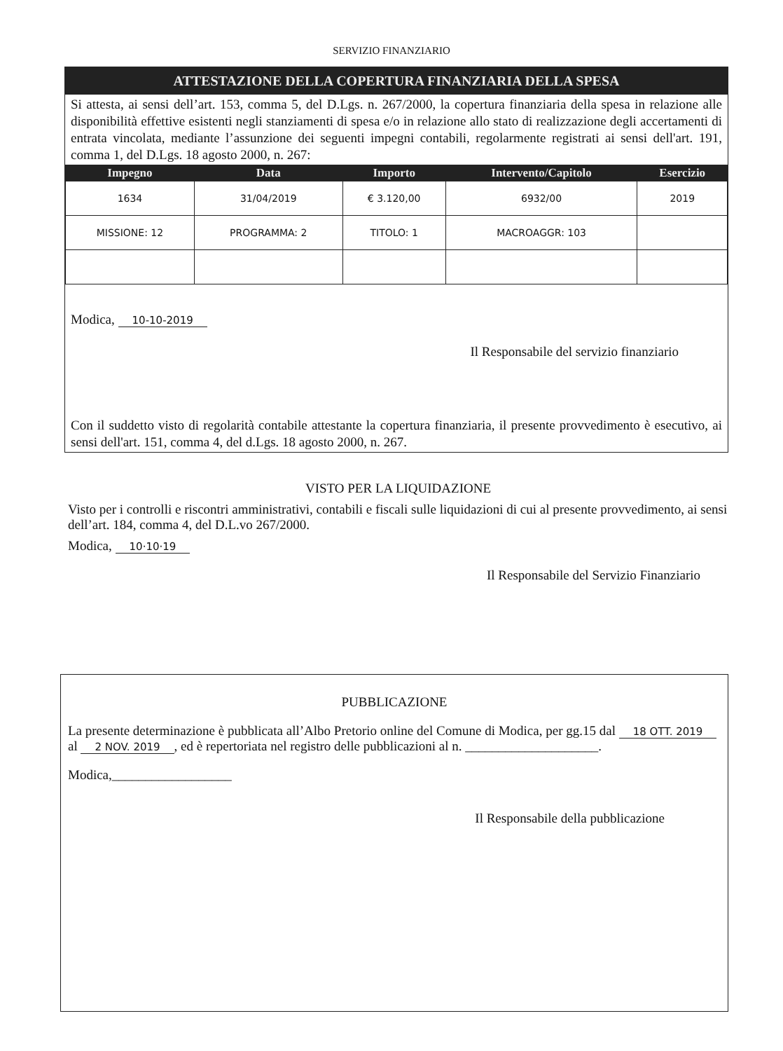SERVIZIO FINANZIARIO
ATTESTAZIONE DELLA COPERTURA FINANZIARIA DELLA SPESA
Si attesta, ai sensi dell’art. 153, comma 5, del D.Lgs. n. 267/2000, la copertura finanziaria della spesa in relazione alle disponibilità effettive esistenti negli stanziamenti di spesa e/o in relazione allo stato di realizzazione degli accertamenti di entrata vincolata, mediante l’assunzione dei seguenti impegni contabili, regolarmente registrati ai sensi dell'art. 191, comma 1, del D.Lgs. 18 agosto 2000, n. 267:
| Impegno | Data | Importo | Intervento/Capitolo | Esercizio |
| --- | --- | --- | --- | --- |
| 1634 | 31/04/2019 | € 3.120,00 | 6932/00 | 2019 |
| MISSIONE: 12 | PROGRAMMA: 2 | TITOLO: 1 | MACROAGGR: 103 | |
Modica, 10-10-2019
Il Responsabile del servizio finanziario
Con il suddetto visto di regolarità contabile attestante la copertura finanziaria, il presente provvedimento è esecutivo, ai sensi dell'art. 151, comma 4, del d.Lgs. 18 agosto 2000, n. 267.
VISTO PER LA LIQUIDAZIONE
Visto per i controlli e riscontri amministrativi, contabili e fiscali sulle liquidazioni di cui al presente provvedimento, ai sensi dell’art. 184, comma 4, del D.L.vo 267/2000.
Modica, 10·10·19
Il Responsabile del Servizio Finanziario
PUBBLICAZIONE
La presente determinazione è pubblicata all’Albo Pretorio online del Comune di Modica, per gg.15 dal 18 OTT. 2019 al 2 NOV. 2019, ed è repertoriata nel registro delle pubblicazioni al n. ____________________.
Modica,__________________
Il Responsabile della pubblicazione